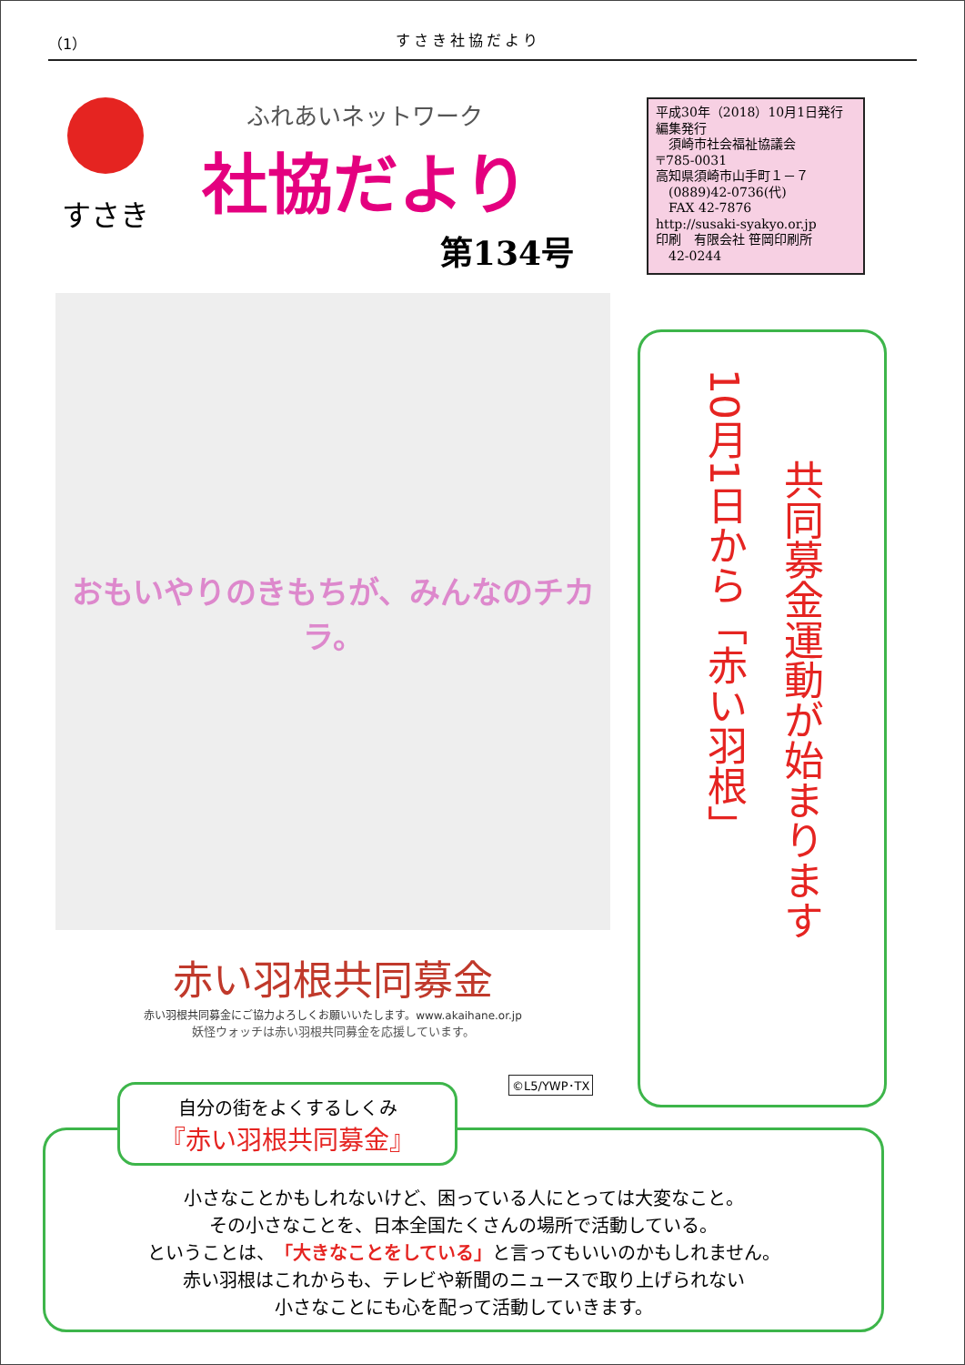（1） すさき社協だより
すさき
ふれあいネットワーク
社協だより
第134号
平成30年（2018）10月1日発行
編集発行
　須崎市社会福祉協議会
〒785-0031
高知県須崎市山手町１－７
　(0889)42-0736(代)
　FAX 42-7876
http://susaki-syakyo.or.jp
印刷　有限会社 笹岡印刷所
　42-0244
おもいやりのきもちが、みんなのチカラ。
赤い羽根共同募金
赤い羽根共同募金にご協力よろしくお願いいたします。www.akaihane.or.jp
妖怪ウォッチは赤い羽根共同募金を応援しています。
10月1日から「赤い羽根」
共同募金運動が始まります
©L5/YWP･TX
小さなことかもしれないけど、困っている人にとっては大変なこと。
その小さなことを、日本全国たくさんの場所で活動している。
ということは、「大きなことをしている」と言ってもいいのかもしれません。
赤い羽根はこれからも、テレビや新聞のニュースで取り上げられない
小さなことにも心を配って活動していきます。
自分の街をよくするしくみ
『赤い羽根共同募金』